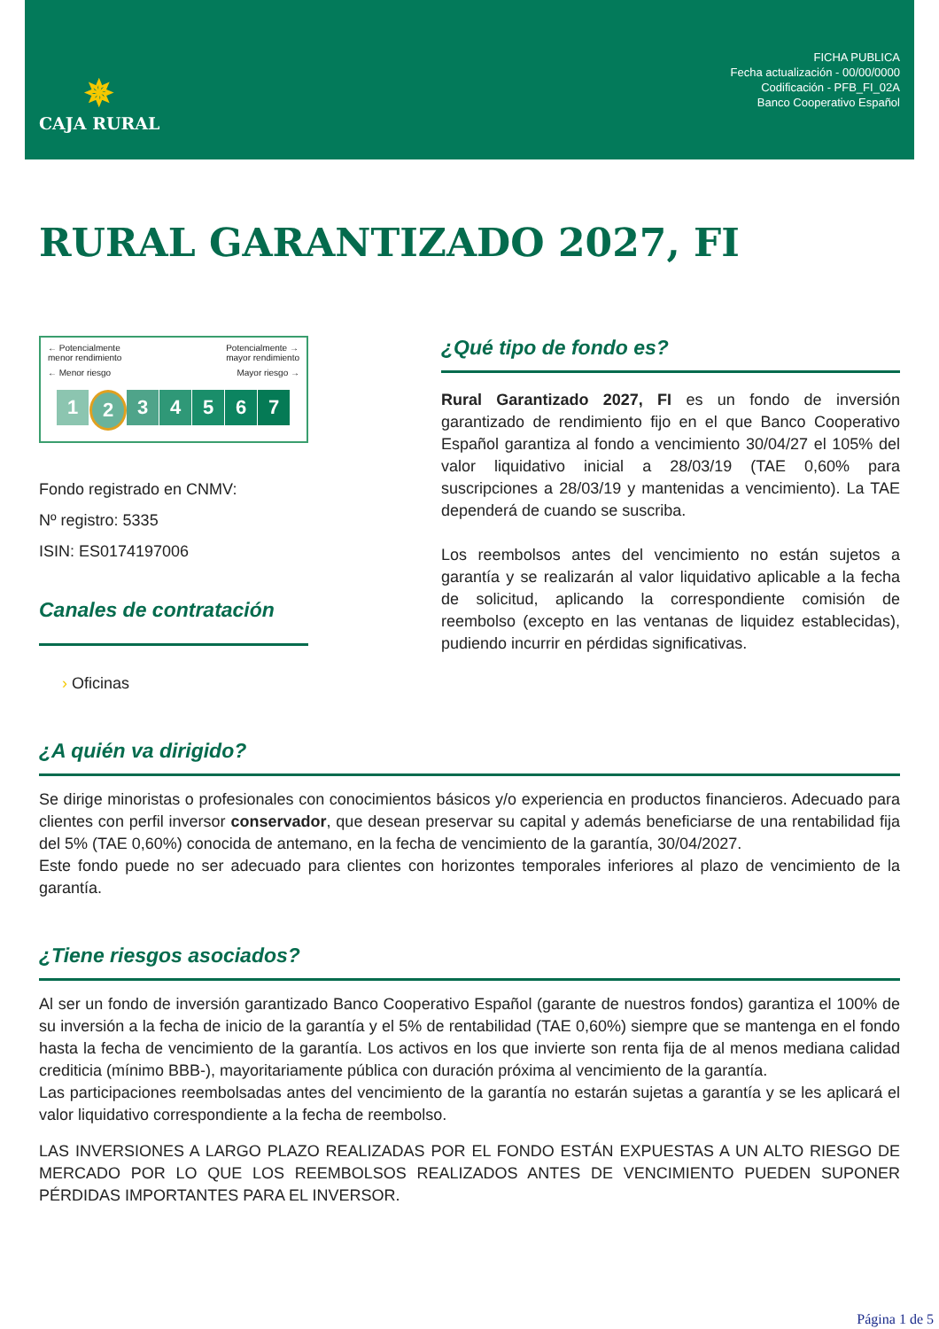✵
CAJA RURAL
FICHA PUBLICA
Fecha actualización - 00/00/0000
Codificación - PFB_FI_02A
Banco Cooperativo Español
RURAL GARANTIZADO 2027, FI
← Potencialmente
menor rendimiento Potencialmente →
mayor rendimiento
← Menor riesgo Mayor riesgo →
1 2 3 4 5 6 7
Fondo registrado en CNMV:
Nº registro: 5335
ISIN: ES0174197006
Canales de contratación
› Oficinas
¿Qué tipo de fondo es?
Rural Garantizado 2027, FI es un fondo de inversión garantizado de rendimiento fijo en el que Banco Cooperativo Español garantiza al fondo a vencimiento 30/04/27 el 105% del valor liquidativo inicial a 28/03/19 (TAE 0,60% para suscripciones a 28/03/19 y mantenidas a vencimiento). La TAE dependerá de cuando se suscriba.
Los reembolsos antes del vencimiento no están sujetos a garantía y se realizarán al valor liquidativo aplicable a la fecha de solicitud, aplicando la correspondiente comisión de reembolso (excepto en las ventanas de liquidez establecidas), pudiendo incurrir en pérdidas significativas.
¿A quién va dirigido?
Se dirige minoristas o profesionales con conocimientos básicos y/o experiencia en productos financieros. Adecuado para clientes con perfil inversor conservador, que desean preservar su capital y además beneficiarse de una rentabilidad fija del 5% (TAE 0,60%) conocida de antemano, en la fecha de vencimiento de la garantía, 30/04/2027.
Este fondo puede no ser adecuado para clientes con horizontes temporales inferiores al plazo de vencimiento de la garantía.
¿Tiene riesgos asociados?
Al ser un fondo de inversión garantizado Banco Cooperativo Español (garante de nuestros fondos) garantiza el 100% de su inversión a la fecha de inicio de la garantía y el 5% de rentabilidad (TAE 0,60%) siempre que se mantenga en el fondo hasta la fecha de vencimiento de la garantía. Los activos en los que invierte son renta fija de al menos mediana calidad crediticia (mínimo BBB-), mayoritariamente pública con duración próxima al vencimiento de la garantía.
Las participaciones reembolsadas antes del vencimiento de la garantía no estarán sujetas a garantía y se les aplicará el valor liquidativo correspondiente a la fecha de reembolso.
LAS INVERSIONES A LARGO PLAZO REALIZADAS POR EL FONDO ESTÁN EXPUESTAS A UN ALTO RIESGO DE MERCADO POR LO QUE LOS REEMBOLSOS REALIZADOS ANTES DE VENCIMIENTO PUEDEN SUPONER PÉRDIDAS IMPORTANTES PARA EL INVERSOR.
Página 1 de 5